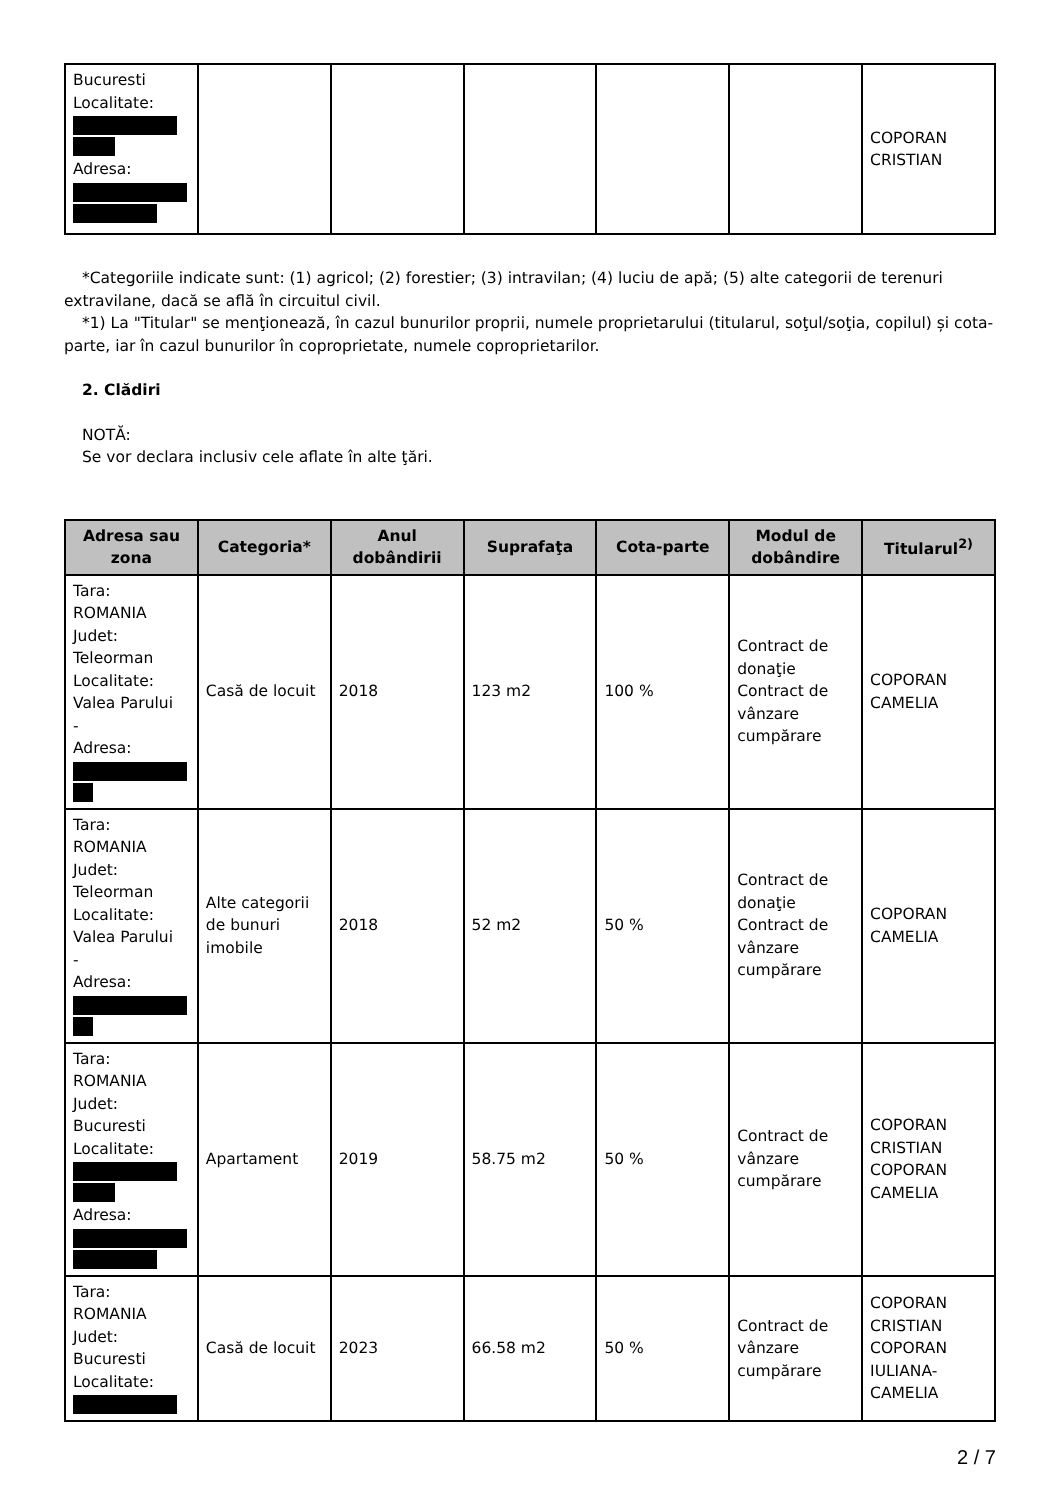| Bucuresti Localitate: Adresa: | | | | | | COPORAN CRISTIAN |
*Categoriile indicate sunt: (1) agricol; (2) forestier; (3) intravilan; (4) luciu de apă; (5) alte categorii de terenuri extravilane, dacă se află în circuitul civil.
*1) La "Titular" se menţionează, în cazul bunurilor proprii, numele proprietarului (titularul, soţul/soţia, copilul) și cota-parte, iar în cazul bunurilor în coproprietate, numele coproprietarilor.
2. Clădiri
NOTĂ:
Se vor declara inclusiv cele aflate în alte ţări.
| Adresa sau zona | Categoria* | Anul dobândirii | Suprafaţa | Cota-parte | Modul de dobândire | Titularul<sup>2)</sup> |
| --- | --- | --- | --- | --- | --- | --- |
| Tara: ROMANIA Judet: Teleorman Localitate: Valea Parului - Adresa: | Casă de locuit | 2018 | 123 m2 | 100 % | Contract de donaţie Contract de vânzare cumpărare | COPORAN CAMELIA |
| Tara: ROMANIA Judet: Teleorman Localitate: Valea Parului - Adresa: | Alte categorii de bunuri imobile | 2018 | 52 m2 | 50 % | Contract de donaţie Contract de vânzare cumpărare | COPORAN CAMELIA |
| Tara: ROMANIA Judet: Bucuresti Localitate: Adresa: | Apartament | 2019 | 58.75 m2 | 50 % | Contract de vânzare cumpărare | COPORAN CRISTIAN COPORAN CAMELIA |
| Tara: ROMANIA Judet: Bucuresti Localitate: | Casă de locuit | 2023 | 66.58 m2 | 50 % | Contract de vânzare cumpărare | COPORAN CRISTIAN COPORAN IULIANA-CAMELIA |
2 / 7